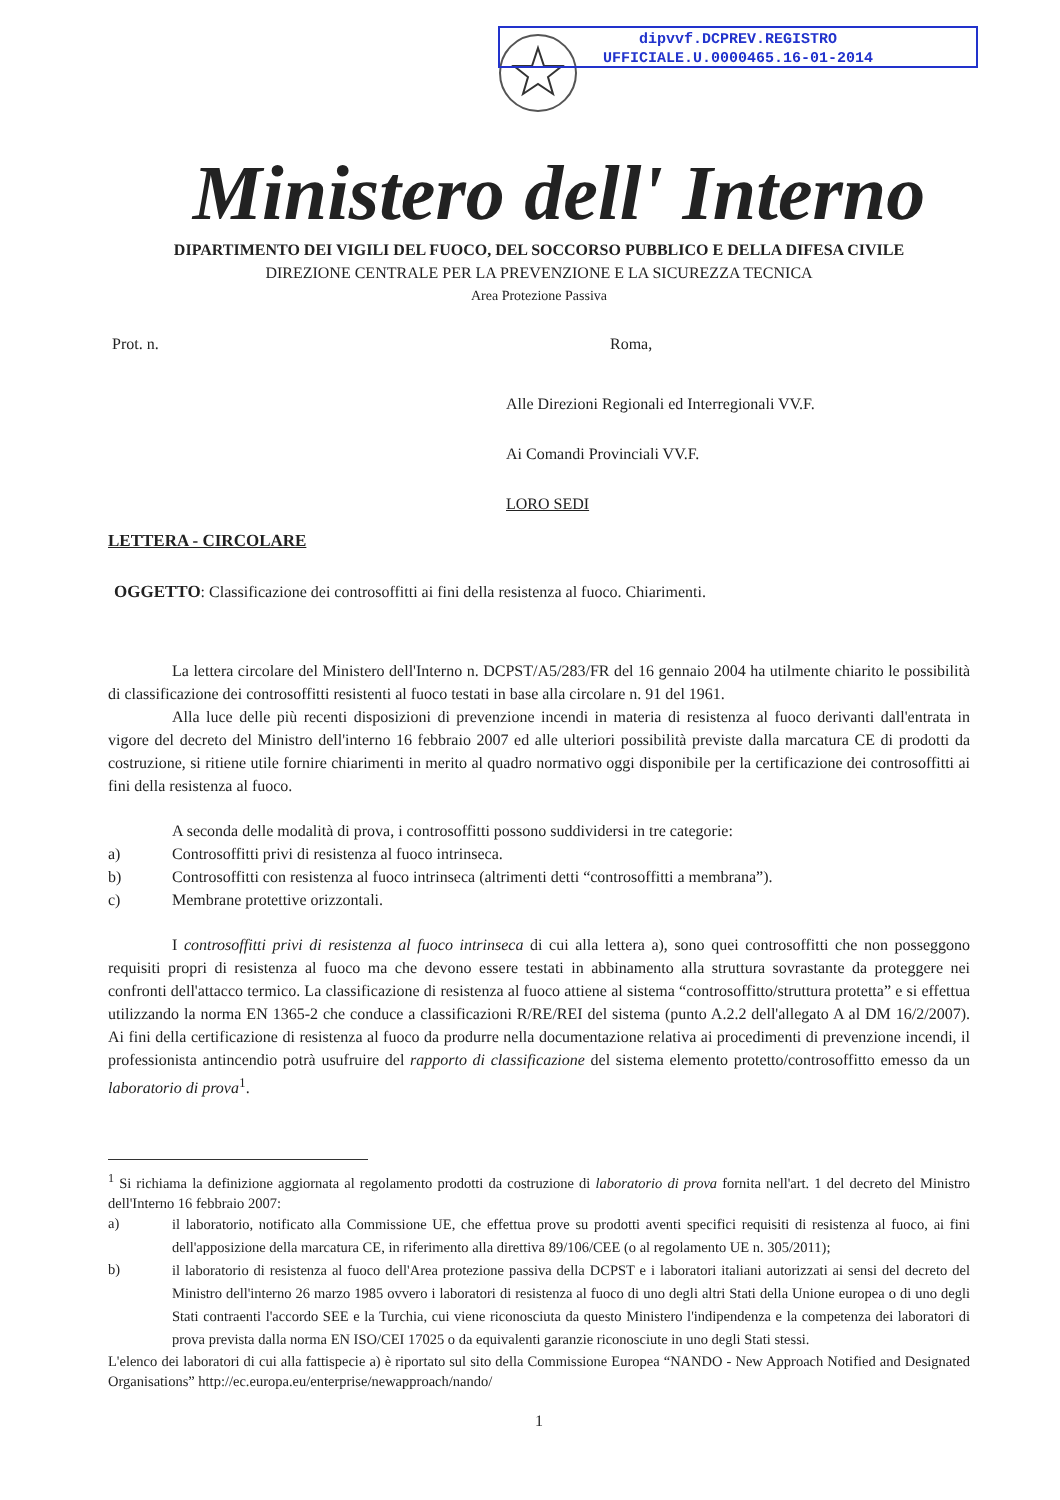dipvvf.DCPREV.REGISTRO
UFFICIALE.U.0000465.16-01-2014
Ministero dell' Interno
DIPARTIMENTO DEI VIGILI DEL FUOCO, DEL SOCCORSO PUBBLICO E DELLA DIFESA CIVILE
DIREZIONE CENTRALE PER LA PREVENZIONE E LA SICUREZZA TECNICA
Area Protezione Passiva
Prot. n. Roma,
Alle Direzioni Regionali ed Interregionali VV.F.
Ai Comandi Provinciali VV.F.
LORO SEDI
LETTERA - CIRCOLARE
OGGETTO: Classificazione dei controsoffitti ai fini della resistenza al fuoco. Chiarimenti.
La lettera circolare del Ministero dell'Interno n. DCPST/A5/283/FR del 16 gennaio 2004 ha utilmente chiarito le possibilità di classificazione dei controsoffitti resistenti al fuoco testati in base alla circolare n. 91 del 1961.
Alla luce delle più recenti disposizioni di prevenzione incendi in materia di resistenza al fuoco derivanti dall'entrata in vigore del decreto del Ministro dell'interno 16 febbraio 2007 ed alle ulteriori possibilità previste dalla marcatura CE di prodotti da costruzione, si ritiene utile fornire chiarimenti in merito al quadro normativo oggi disponibile per la certificazione dei controsoffitti ai fini della resistenza al fuoco.
A seconda delle modalità di prova, i controsoffitti possono suddividersi in tre categorie:
a) Controsoffitti privi di resistenza al fuoco intrinseca.
b) Controsoffitti con resistenza al fuoco intrinseca (altrimenti detti “controsoffitti a membrana”).
c) Membrane protettive orizzontali.
I controsoffitti privi di resistenza al fuoco intrinseca di cui alla lettera a), sono quei controsoffitti che non posseggono requisiti propri di resistenza al fuoco ma che devono essere testati in abbinamento alla struttura sovrastante da proteggere nei confronti dell'attacco termico. La classificazione di resistenza al fuoco attiene al sistema “controsoffitto/struttura protetta” e si effettua utilizzando la norma EN 1365-2 che conduce a classificazioni R/RE/REI del sistema (punto A.2.2 dell'allegato A al DM 16/2/2007). Ai fini della certificazione di resistenza al fuoco da produrre nella documentazione relativa ai procedimenti di prevenzione incendi, il professionista antincendio potrà usufruire del rapporto di classificazione del sistema elemento protetto/controsoffitto emesso da un laboratorio di prova<sup>1</sup>.
<sup>1</sup> Si richiama la definizione aggiornata al regolamento prodotti da costruzione di laboratorio di prova fornita nell'art. 1 del decreto del Ministro dell'Interno 16 febbraio 2007:
a)
il laboratorio, notificato alla Commissione UE, che effettua prove su prodotti aventi specifici requisiti di resistenza al fuoco, ai fini dell'apposizione della marcatura CE, in riferimento alla direttiva 89/106/CEE (o al regolamento UE n. 305/2011);
b)
il laboratorio di resistenza al fuoco dell'Area protezione passiva della DCPST e i laboratori italiani autorizzati ai sensi del decreto del Ministro dell'interno 26 marzo 1985 ovvero i laboratori di resistenza al fuoco di uno degli altri Stati della Unione europea o di uno degli Stati contraenti l'accordo SEE e la Turchia, cui viene riconosciuta da questo Ministero l'indipendenza e la competenza dei laboratori di prova prevista dalla norma EN ISO/CEI 17025 o da equivalenti garanzie riconosciute in uno degli Stati stessi.
L'elenco dei laboratori di cui alla fattispecie a) è riportato sul sito della Commissione Europea “NANDO - New Approach Notified and Designated Organisations” http://ec.europa.eu/enterprise/newapproach/nando/
1